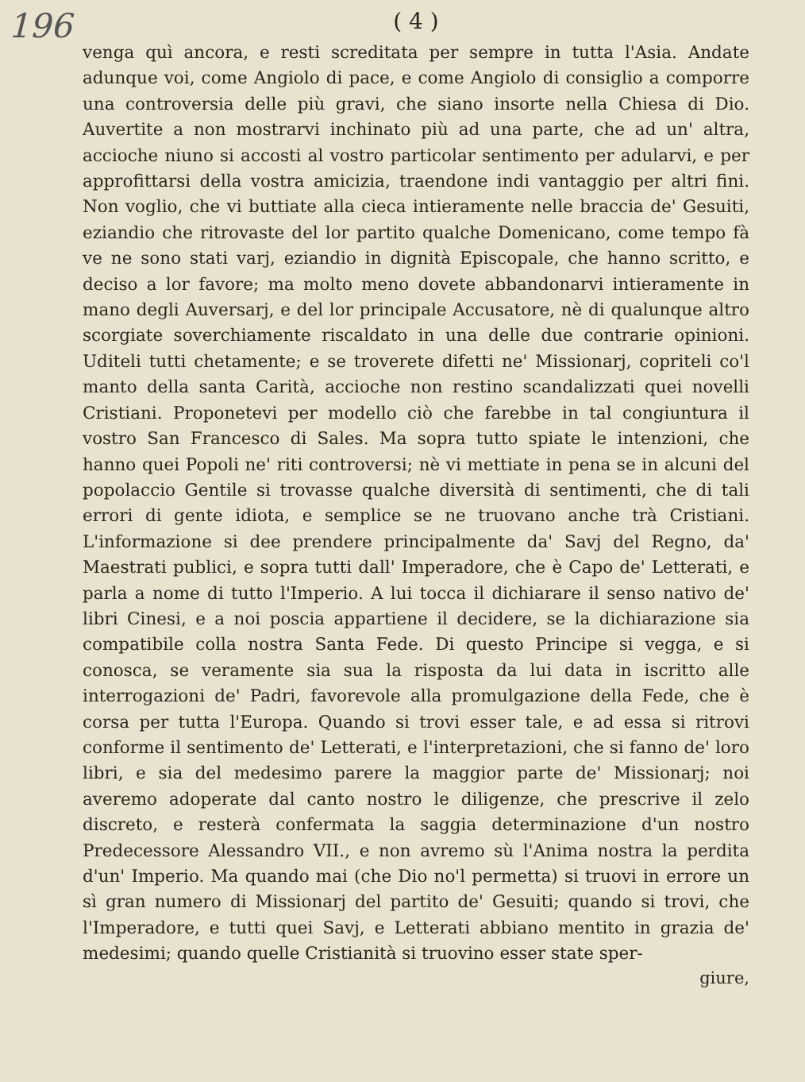196
( 4 )
venga quì ancora, e resti screditata per sempre in tutta l'Asia. Andate adunque voi, come Angiolo di pace, e come Angiolo di consiglio a comporre una controversia delle più gravi, che siano insorte nella Chiesa di Dio. Auvertite a non mostrarvi inchinato più ad una parte, che ad un' altra, accioche niuno si accosti al vostro particolar sentimento per adularvi, e per approfittarsi della vostra amicizia, traendone indi vantaggio per altri fini. Non voglio, che vi buttiate alla cieca intieramente nelle braccia de' Gesuiti, eziandio che ritrovaste del lor partito qualche Domenicano, come tempo fà ve ne sono stati varj, eziandio in dignità Episcopale, che hanno scritto, e deciso a lor favore; ma molto meno dovete abbandonarvi intieramente in mano degli Auversarj, e del lor principale Accusatore, nè di qualunque altro scorgiate soverchiamente riscaldato in una delle due contrarie opinioni. Uditeli tutti chetamente; e se troverete difetti ne' Missionarj, copriteli co'l manto della santa Carità, accioche non restino scandalizzati quei novelli Cristiani. Proponetevi per modello ciò che farebbe in tal congiuntura il vostro San Francesco di Sales. Ma sopra tutto spiate le intenzioni, che hanno quei Popoli ne' riti controversi; nè vi mettiate in pena se in alcuni del popolaccio Gentile si trovasse qualche diversità di sentimenti, che di tali errori di gente idiota, e semplice se ne truovano anche trà Cristiani. L'informazione si dee prendere principalmente da' Savj del Regno, da' Maestrati publici, e sopra tutti dall' Imperadore, che è Capo de' Letterati, e parla a nome di tutto l'Imperio. A lui tocca il dichiarare il senso nativo de' libri Cinesi, e a noi poscia appartiene il decidere, se la dichiarazione sia compatibile colla nostra Santa Fede. Di questo Principe si vegga, e si conosca, se veramente sia sua la risposta da lui data in iscritto alle interrogazioni de' Padri, favorevole alla promulgazione della Fede, che è corsa per tutta l'Europa. Quando si trovi esser tale, e ad essa si ritrovi conforme il sentimento de' Letterati, e l'interpretazioni, che si fanno de' loro libri, e sia del medesimo parere la maggior parte de' Missionarj; noi averemo adoperate dal canto nostro le diligenze, che prescrive il zelo discreto, e resterà confermata la saggia determinazione d'un nostro Predecessore Alessandro VII., e non avremo sù l'Anima nostra la perdita d'un' Imperio. Ma quando mai (che Dio no'l permetta) si truovi in errore un sì gran numero di Missionarj del partito de' Gesuiti; quando si trovi, che l'Imperadore, e tutti quei Savj, e Letterati abbiano mentito in grazia de' medesimi; quando quelle Cristianità si truovino esser state sper-
giure,